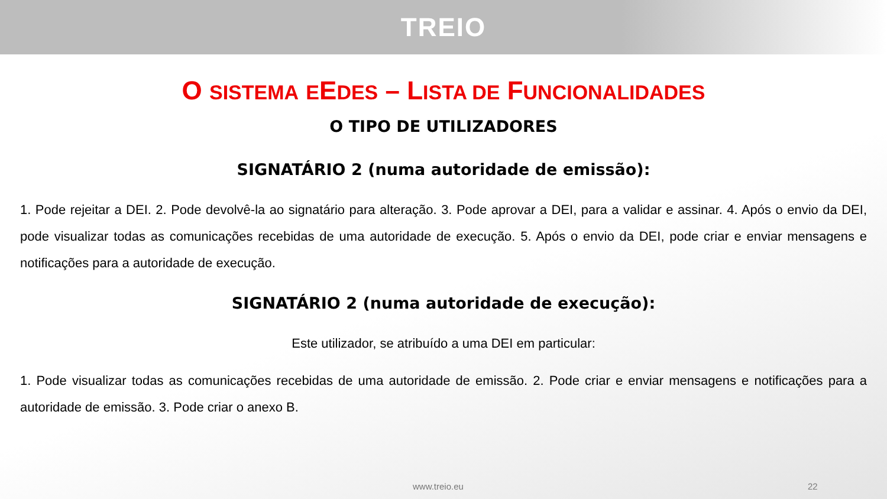TREIO
O SISTEMA EEDES – LISTA DE FUNCIONALIDADES
O TIPO DE UTILIZADORES
SIGNATÁRIO 2 (numa autoridade de emissão):
1. Pode rejeitar a DEI. 2. Pode devolvê-la ao signatário para alteração. 3. Pode aprovar a DEI, para a validar e assinar. 4. Após o envio da DEI, pode visualizar todas as comunicações recebidas de uma autoridade de execução. 5. Após o envio da DEI, pode criar e enviar mensagens e notificações para a autoridade de execução.
SIGNATÁRIO 2 (numa autoridade de execução):
Este utilizador, se atribuído a uma DEI em particular:
1. Pode visualizar todas as comunicações recebidas de uma autoridade de emissão. 2. Pode criar e enviar mensagens e notificações para a autoridade de emissão. 3. Pode criar o anexo B.
www.treio.eu 22